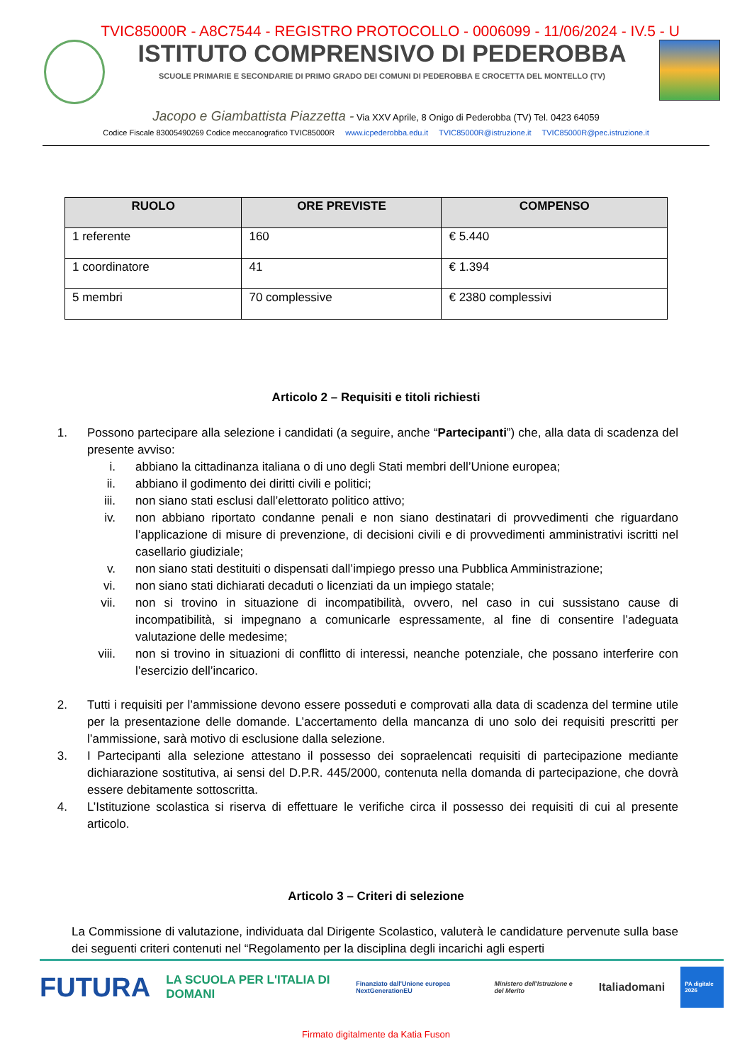TVIC85000R - A8C7544 - REGISTRO PROTOCOLLO - 0006099 - 11/06/2024 - IV.5 - U
ISTITUTO COMPRENSIVO DI PEDEROBBA
SCUOLE PRIMARIE E SECONDARIE DI PRIMO GRADO DEI COMUNI DI PEDEROBBA E CROCETTA DEL MONTELLO (TV)
Jacopo e Giambattista Piazzetta - Via XXV Aprile, 8 Onigo di Pederobba (TV) Tel. 0423 64059
Codice Fiscale 83005490269 Codice meccanografico TVIC85000R www.icpederobba.edu.it TVIC85000R@istruzione.it TVIC85000R@pec.istruzione.it
| RUOLO | ORE PREVISTE | COMPENSO |
| --- | --- | --- |
| 1 referente | 160 | € 5.440 |
| 1 coordinatore | 41 | € 1.394 |
| 5 membri | 70 complessive | € 2380 complessivi |
Articolo 2 – Requisiti e titoli richiesti
1. Possono partecipare alla selezione i candidati (a seguire, anche “Partecipanti”) che, alla data di scadenza del presente avviso:
i. abbiano la cittadinanza italiana o di uno degli Stati membri dell’Unione europea;
ii. abbiano il godimento dei diritti civili e politici;
iii.
non siano stati esclusi dall’elettorato politico attivo;
iv. non abbiano riportato condanne penali e non siano destinatari di provvedimenti che riguardano l’applicazione di misure di prevenzione, di decisioni civili e di provvedimenti amministrativi iscritti nel casellario giudiziale;
v. non siano stati destituiti o dispensati dall’impiego presso una Pubblica Amministrazione;
vi. non siano stati dichiarati decaduti o licenziati da un impiego statale;
vii.
non si trovino in situazione di incompatibilità, ovvero, nel caso in cui sussistano cause di incompatibilità, si impegnano a comunicarle espressamente, al fine di consentire l’adeguata valutazione delle medesime;
viii.
non si trovino in situazioni di conflitto di interessi, neanche potenziale, che possano interferire con l’esercizio dell’incarico.
2. Tutti i requisiti per l’ammissione devono essere posseduti e comprovati alla data di scadenza del termine utile per la presentazione delle domande. L’accertamento della mancanza di uno solo dei requisiti prescritti per l’ammissione, sarà motivo di esclusione dalla selezione.
3. I Partecipanti alla selezione attestano il possesso dei sopraelencati requisiti di partecipazione mediante dichiarazione sostitutiva, ai sensi del D.P.R. 445/2000, contenuta nella domanda di partecipazione, che dovrà essere debitamente sottoscritta.
4. L’Istituzione scolastica si riserva di effettuare le verifiche circa il possesso dei requisiti di cui al presente articolo.
Articolo 3 – Criteri di selezione
La Commissione di valutazione, individuata dal Dirigente Scolastico, valuterà le candidature pervenute sulla base dei seguenti criteri contenuti nel “Regolamento per la disciplina degli incarichi agli esperti
FUTURA LA SCUOLA PER L'ITALIA DI DOMANI Finanziato dall'Unione europea NextGenerationEU Ministero dell'Istruzione e del Merito Italiadomani PA digitale 2026
Firmato digitalmente da Katia Fuson